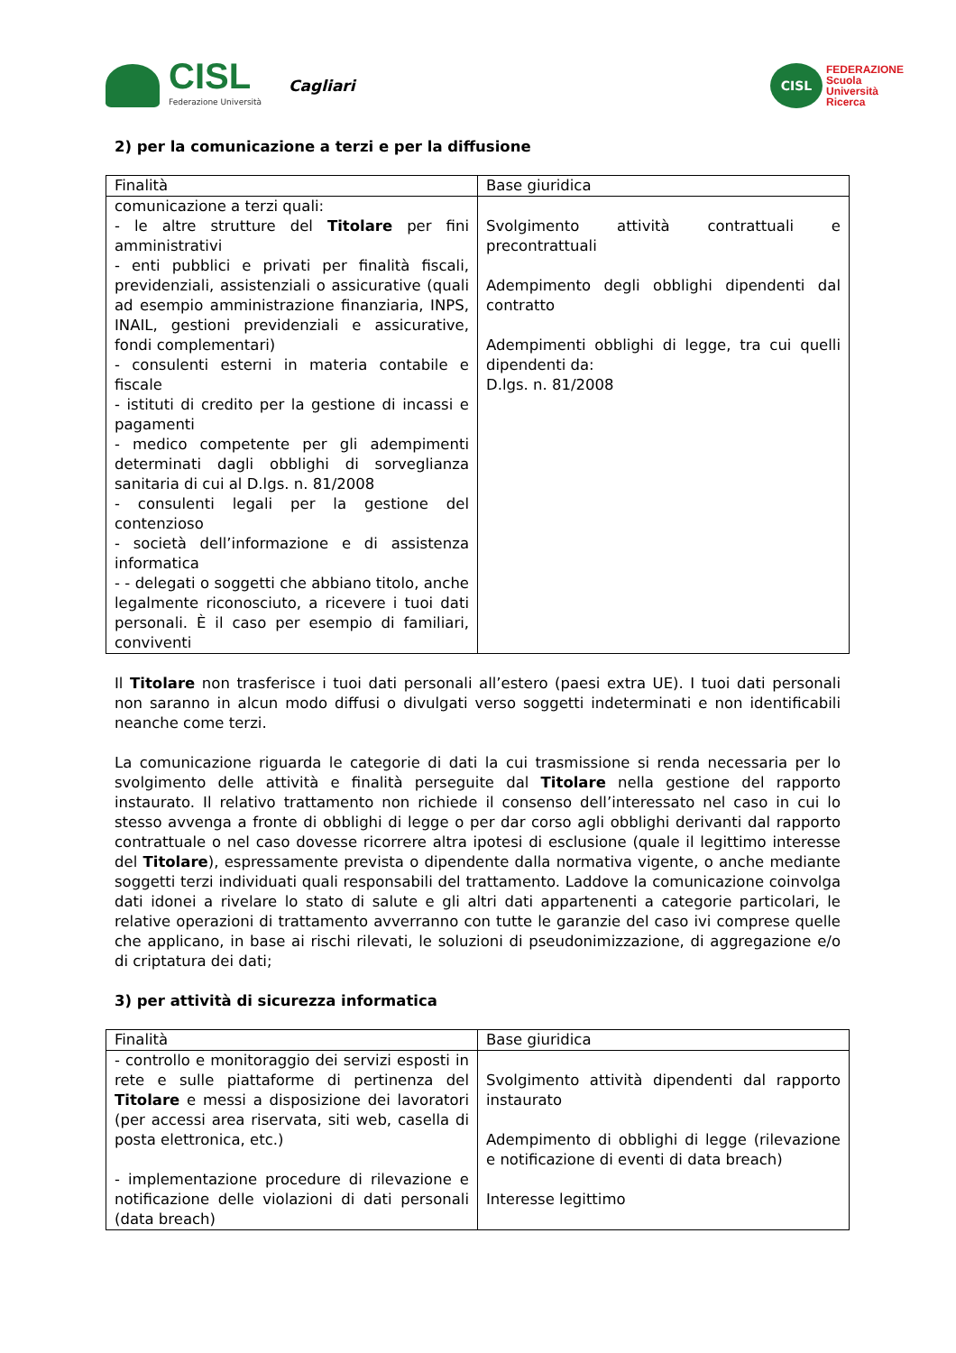CISL
Federazione Università
Cagliari
CISL
FEDERAZIONE
Scuola
Università
Ricerca
2) per la comunicazione a terzi e per la diffusione
| Finalità | Base giuridica |
| --- | --- |
| comunicazione a terzi quali: - le altre strutture del Titolare per fini amministrativi - enti pubblici e privati per finalità fiscali, previdenziali, assistenziali o assicurative (quali ad esempio amministrazione finanziaria, INPS, INAIL, gestioni previdenziali e assicurative, fondi complementari) - consulenti esterni in materia contabile e fiscale - istituti di credito per la gestione di incassi e pagamenti - medico competente per gli adempimenti determinati dagli obblighi di sorveglianza sanitaria di cui al D.lgs. n. 81/2008 - consulenti legali per la gestione del contenzioso - società dell’informazione e di assistenza informatica - - delegati o soggetti che abbiano titolo, anche legalmente riconosciuto, a ricevere i tuoi dati personali. È il caso per esempio di familiari, conviventi | Svolgimento attività contrattuali e precontrattuali Adempimento degli obblighi dipendenti dal contratto Adempimenti obblighi di legge, tra cui quelli dipendenti da: D.lgs. n. 81/2008 |
Il Titolare non trasferisce i tuoi dati personali all’estero (paesi extra UE). I tuoi dati personali non saranno in alcun modo diffusi o divulgati verso soggetti indeterminati e non identificabili neanche come terzi.
La comunicazione riguarda le categorie di dati la cui trasmissione si renda necessaria per lo svolgimento delle attività e finalità perseguite dal Titolare nella gestione del rapporto instaurato. Il relativo trattamento non richiede il consenso dell’interessato nel caso in cui lo stesso avvenga a fronte di obblighi di legge o per dar corso agli obblighi derivanti dal rapporto contrattuale o nel caso dovesse ricorrere altra ipotesi di esclusione (quale il legittimo interesse del Titolare), espressamente prevista o dipendente dalla normativa vigente, o anche mediante soggetti terzi individuati quali responsabili del trattamento. Laddove la comunicazione coinvolga dati idonei a rivelare lo stato di salute e gli altri dati appartenenti a categorie particolari, le relative operazioni di trattamento avverranno con tutte le garanzie del caso ivi comprese quelle che applicano, in base ai rischi rilevati, le soluzioni di pseudonimizzazione, di aggregazione e/o di criptatura dei dati;
3) per attività di sicurezza informatica
| Finalità | Base giuridica |
| --- | --- |
| - controllo e monitoraggio dei servizi esposti in rete e sulle piattaforme di pertinenza del Titolare e messi a disposizione dei lavoratori (per accessi area riservata, siti web, casella di posta elettronica, etc.) - implementazione procedure di rilevazione e notificazione delle violazioni di dati personali (data breach) | Svolgimento attività dipendenti dal rapporto instaurato Adempimento di obblighi di legge (rilevazione e notificazione di eventi di data breach) Interesse legittimo |